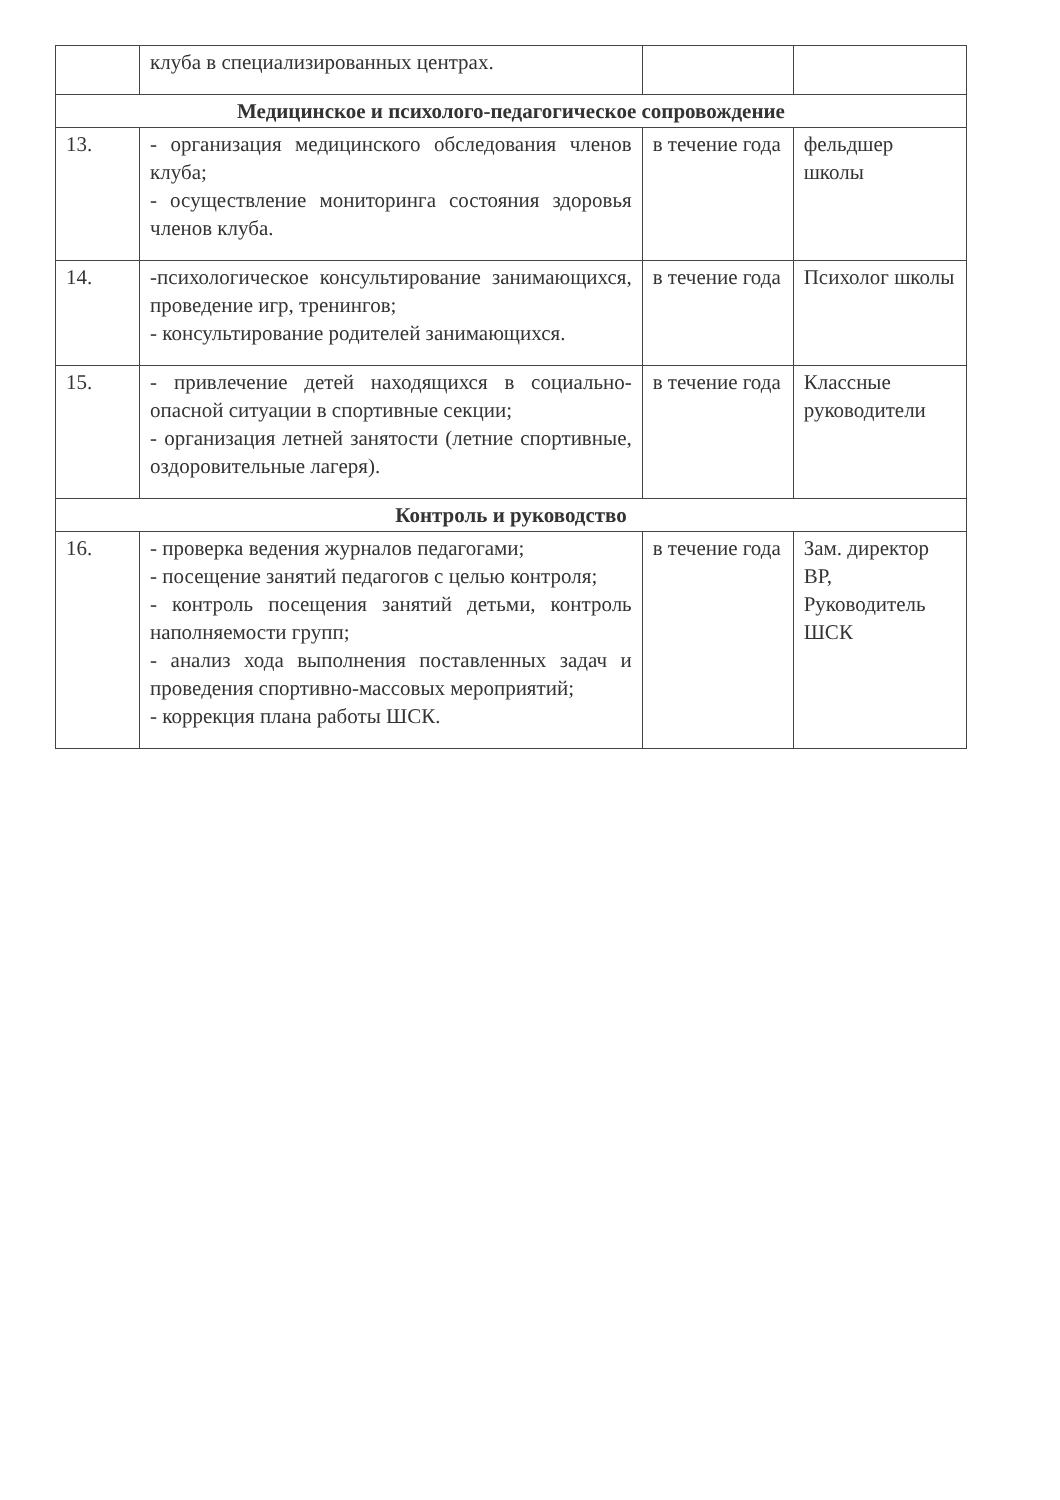| | клуба в специализированных центрах. | | |
| Медицинское и психолого-педагогическое сопровождение | | | |
| 13. | - организация медицинского обследования членов клуба; - осуществление мониторинга состояния здоровья членов клуба. | в течение года | фельдшер школы |
| 14. | -психологическое консультирование занимающихся, проведение игр, тренингов; - консультирование родителей занимающихся. | в течение года | Психолог школы |
| 15. | - привлечение детей находящихся в социально-опасной ситуации в спортивные секции; - организация летней занятости (летние спортивные, оздоровительные лагеря). | в течение года | Классные руководители |
| Контроль и руководство | | | |
| 16. | - проверка ведения журналов педагогами; - посещение занятий педагогов с целью контроля; - контроль посещения занятий детьми, контроль наполняемости групп; - анализ хода выполнения поставленных задач и проведения спортивно-массовых мероприятий; - коррекция плана работы ШСК. | в течение года | Зам. директор ВР, Руководитель ШСК |